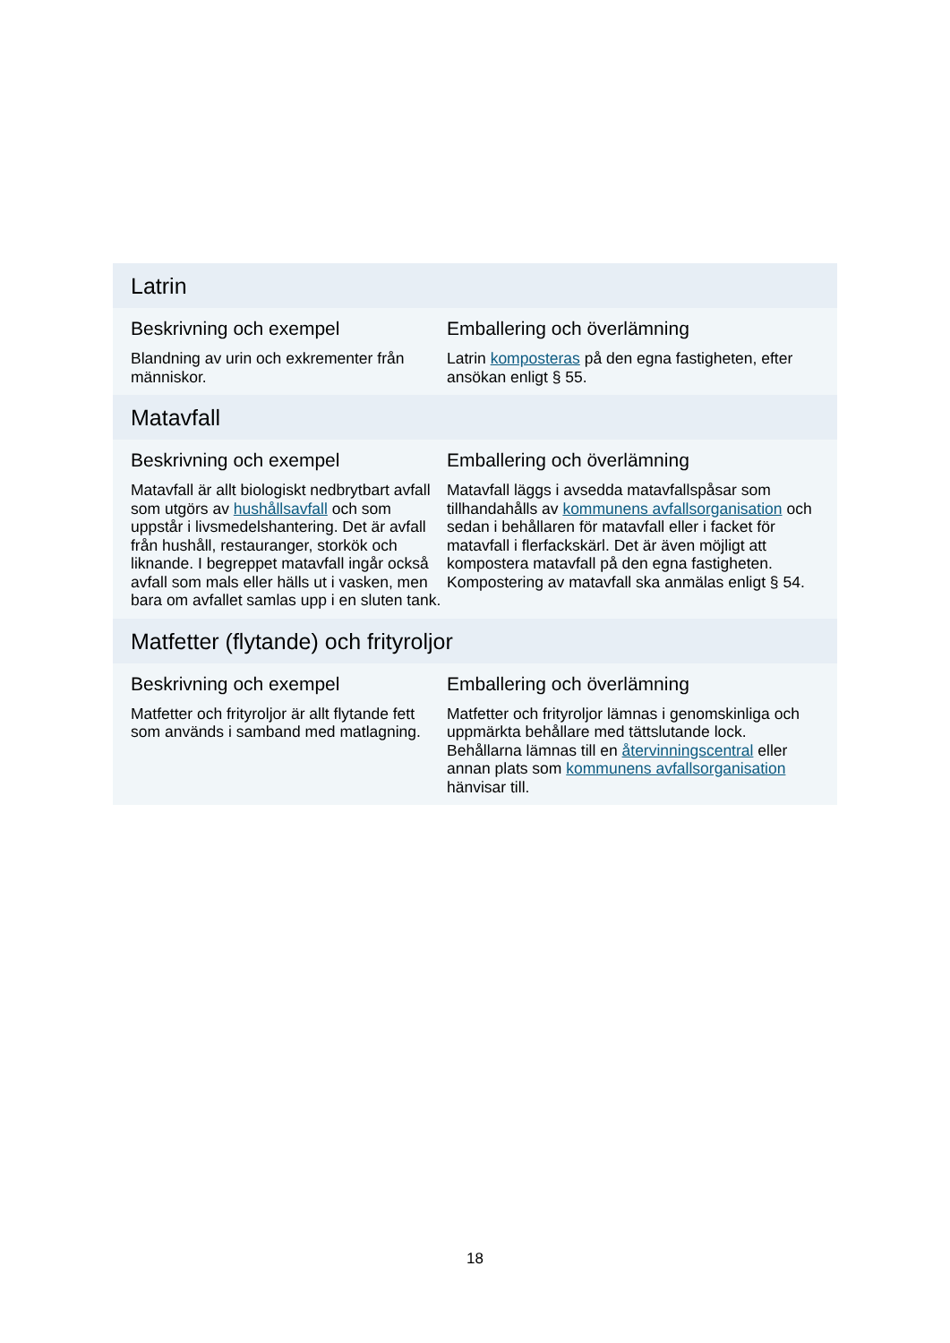Latrin
Beskrivning och exempel
Blandning av urin och exkrementer från människor.
Emballering och överlämning
Latrin komposteras på den egna fastigheten, efter ansökan enligt § 55.
Matavfall
Beskrivning och exempel
Matavfall är allt biologiskt nedbrytbart avfall som utgörs av hushållsavfall och som uppstår i livsmedelshantering. Det är avfall från hushåll, restauranger, storkök och liknande. I begreppet matavfall ingår också avfall som mals eller hälls ut i vasken, men bara om avfallet samlas upp i en sluten tank.
Emballering och överlämning
Matavfall läggs i avsedda matavfallspåsar som tillhandahålls av kommunens avfallsorganisation och sedan i behållaren för matavfall eller i facket för matavfall i flerfackskärl. Det är även möjligt att kompostera matavfall på den egna fastigheten. Kompostering av matavfall ska anmälas enligt § 54.
Matfetter (flytande) och frityroljor
Beskrivning och exempel
Matfetter och frityroljor är allt flytande fett som används i samband med matlagning.
Emballering och överlämning
Matfetter och frityroljor lämnas i genomskinliga och uppmärkta behållare med tättslutande lock. Behållarna lämnas till en återvinningscentral eller annan plats som kommunens avfallsorganisation hänvisar till.
18